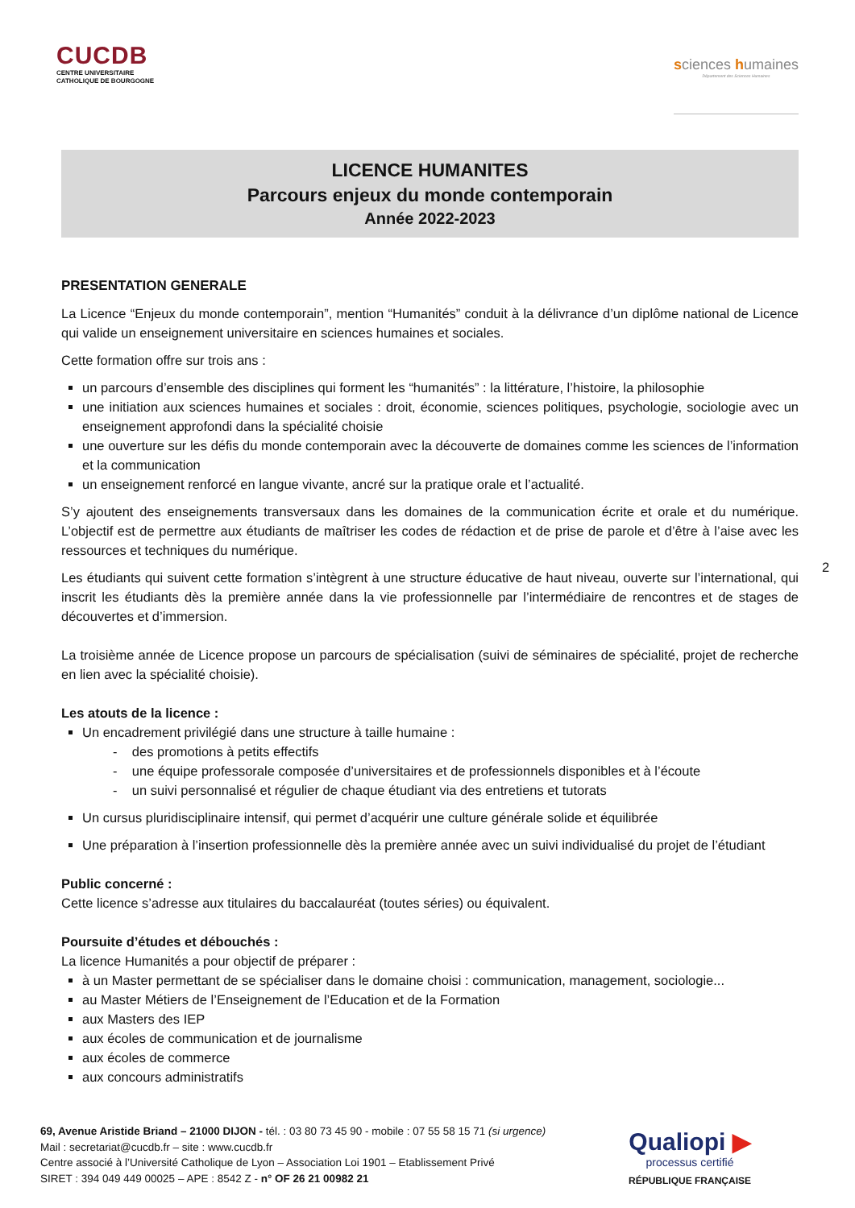CUCDB
CENTRE UNIVERSITAIRE
CATHOLIQUE DE BOURGOGNE
sciences humaines
Département des Sciences Humaines
LICENCE HUMANITES
Parcours enjeux du monde contemporain
Année 2022-2023
PRESENTATION GENERALE
La Licence “Enjeux du monde contemporain”, mention “Humanités” conduit à la délivrance d’un diplôme national de Licence qui valide un enseignement universitaire en sciences humaines et sociales.
Cette formation offre sur trois ans :
un parcours d’ensemble des disciplines qui forment les “humanités” : la littérature, l’histoire, la philosophie
une initiation aux sciences humaines et sociales : droit, économie, sciences politiques, psychologie, sociologie avec un enseignement approfondi dans la spécialité choisie
une ouverture sur les défis du monde contemporain avec la découverte de domaines comme les sciences de l’information et la communication
un enseignement renforcé en langue vivante, ancré sur la pratique orale et l’actualité.
S’y ajoutent des enseignements transversaux dans les domaines de la communication écrite et orale et du numérique. L’objectif est de permettre aux étudiants de maîtriser les codes de rédaction et de prise de parole et d’être à l’aise avec les ressources et techniques du numérique.
Les étudiants qui suivent cette formation s’intègrent à une structure éducative de haut niveau, ouverte sur l’international, qui inscrit les étudiants dès la première année dans la vie professionnelle par l’intermédiaire de rencontres et de stages de découvertes et d’immersion.
La troisième année de Licence propose un parcours de spécialisation (suivi de séminaires de spécialité, projet de recherche en lien avec la spécialité choisie).
Les atouts de la licence :
Un encadrement privilégié dans une structure à taille humaine :
- des promotions à petits effectifs
- une équipe professorale composée d’universitaires et de professionnels disponibles et à l’écoute
- un suivi personnalisé et régulier de chaque étudiant via des entretiens et tutorats
Un cursus pluridisciplinaire intensif, qui permet d’acquérir une culture générale solide et équilibrée
Une préparation à l’insertion professionnelle dès la première année avec un suivi individualisé du projet de l’étudiant
Public concerné :
Cette licence s’adresse aux titulaires du baccalauréat (toutes séries) ou équivalent.
Poursuite d’études et débouchés :
La licence Humanités a pour objectif de préparer :
à un Master permettant de se spécialiser dans le domaine choisi : communication, management, sociologie...
au Master Métiers de l’Enseignement de l’Education et de la Formation
aux Masters des IEP
aux écoles de communication et de journalisme
aux écoles de commerce
aux concours administratifs
2
69, Avenue Aristide Briand – 21000 DIJON - tél. : 03 80 73 45 90 - mobile : 07 55 58 15 71 (si urgence)
Mail : secretariat@cucdb.fr – site : www.cucdb.fr
Centre associé à l’Université Catholique de Lyon – Association Loi 1901 – Etablissement Privé
SIRET : 394 049 449 00025 – APE : 8542 Z - n° OF 26 21 00982 21
Qualiopi ▶
processus certifié
RÉPUBLIQUE FRANÇAISE